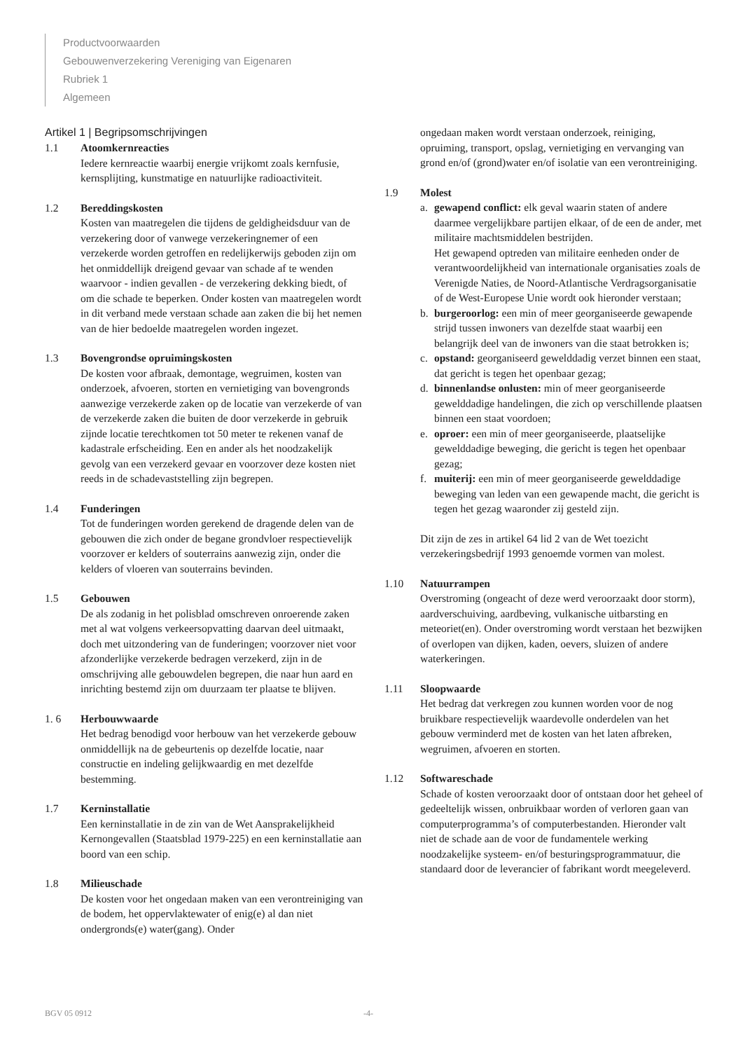Productvoorwaarden
Gebouwenverzekering Vereniging van Eigenaren
Rubriek 1
Algemeen
Artikel 1 | Begripsomschrijvingen
1.1 Atoomkernreacties
Iedere kernreactie waarbij energie vrijkomt zoals kernfusie, kernsplijting, kunstmatige en natuurlijke radioactiviteit.
1.2 Bereddingskosten
Kosten van maatregelen die tijdens de geldigheidsduur van de verzekering door of vanwege verzekeringnemer of een verzekerde worden getroffen en redelijkerwijs geboden zijn om het onmiddellijk dreigend gevaar van schade af te wenden waarvoor - indien gevallen - de verzekering dekking biedt, of om die schade te beperken. Onder kosten van maatregelen wordt in dit verband mede verstaan schade aan zaken die bij het nemen van de hier bedoelde maatregelen worden ingezet.
1.3 Bovengrondse opruimingskosten
De kosten voor afbraak, demontage, wegruimen, kosten van onderzoek, afvoeren, storten en vernietiging van bovengronds aanwezige verzekerde zaken op de locatie van verzekerde of van de verzekerde zaken die buiten de door verzekerde in gebruik zijnde locatie terechtkomen tot 50 meter te rekenen vanaf de kadastrale erfscheiding. Een en ander als het noodzakelijk gevolg van een verzekerd gevaar en voorzover deze kosten niet reeds in de schadevaststelling zijn begrepen.
1.4 Funderingen
Tot de funderingen worden gerekend de dragende delen van de gebouwen die zich onder de begane grondvloer respectievelijk voorzover er kelders of souterrains aanwezig zijn, onder die kelders of vloeren van souterrains bevinden.
1.5 Gebouwen
De als zodanig in het polisblad omschreven onroerende zaken met al wat volgens verkeersopvatting daarvan deel uitmaakt, doch met uitzondering van de funderingen; voorzover niet voor afzonderlijke verzekerde bedragen verzekerd, zijn in de omschrijving alle gebouwdelen begrepen, die naar hun aard en inrichting bestemd zijn om duurzaam ter plaatse te blijven.
1. 6 Herbouwwaarde
Het bedrag benodigd voor herbouw van het verzekerde gebouw onmiddellijk na de gebeurtenis op dezelfde locatie, naar constructie en indeling gelijkwaardig en met dezelfde bestemming.
1.7 Kerninstallatie
Een kerninstallatie in de zin van de Wet Aansprakelijkheid Kernongevallen (Staatsblad 1979-225) en een kerninstallatie aan boord van een schip.
1.8 Milieuschade
De kosten voor het ongedaan maken van een verontreiniging van de bodem, het oppervlaktewater of enig(e) al dan niet ondergronds(e) water(gang). Onder
ongedaan maken wordt verstaan onderzoek, reiniging, opruiming, transport, opslag, vernietiging en vervanging van grond en/of (grond)water en/of isolatie van een verontreiniging.
1.9 Molest
a. gewapend conflict: elk geval waarin staten of andere daarmee vergelijkbare partijen elkaar, of de een de ander, met militaire machtsmiddelen bestrijden.
Het gewapend optreden van militaire eenheden onder de verantwoordelijkheid van internationale organisaties zoals de Verenigde Naties, de Noord-Atlantische Verdragsorganisatie of de West-Europese Unie wordt ook hieronder verstaan;
b. burgeroorlog: een min of meer georganiseerde gewapende strijd tussen inwoners van dezelfde staat waarbij een belangrijk deel van de inwoners van die staat betrokken is;
c. opstand: georganiseerd gewelddadig verzet binnen een staat, dat gericht is tegen het openbaar gezag;
d. binnenlandse onlusten: min of meer georganiseerde gewelddadige handelingen, die zich op verschillende plaatsen binnen een staat voordoen;
e. oproer: een min of meer georganiseerde, plaatselijke gewelddadige beweging, die gericht is tegen het openbaar gezag;
f. muiterij: een min of meer georganiseerde gewelddadige beweging van leden van een gewapende macht, die gericht is tegen het gezag waaronder zij gesteld zijn.
Dit zijn de zes in artikel 64 lid 2 van de Wet toezicht verzekeringsbedrijf 1993 genoemde vormen van molest.
1.10 Natuurrampen
Overstroming (ongeacht of deze werd veroorzaakt door storm), aardverschuiving, aardbeving, vulkanische uitbarsting en meteoriet(en). Onder overstroming wordt verstaan het bezwijken of overlopen van dijken, kaden, oevers, sluizen of andere waterkeringen.
1.11 Sloopwaarde
Het bedrag dat verkregen zou kunnen worden voor de nog bruikbare respectievelijk waardevolle onderdelen van het gebouw verminderd met de kosten van het laten afbreken, wegruimen, afvoeren en storten.
1.12 Softwareschade
Schade of kosten veroorzaakt door of ontstaan door het geheel of gedeeltelijk wissen, onbruikbaar worden of verloren gaan van computerprogramma’s of computerbestanden. Hieronder valt niet de schade aan de voor de fundamentele werking noodzakelijke systeem- en/of besturingsprogrammatuur, die standaard door de leverancier of fabrikant wordt meegeleverd.
BGV 05 0912 -4-